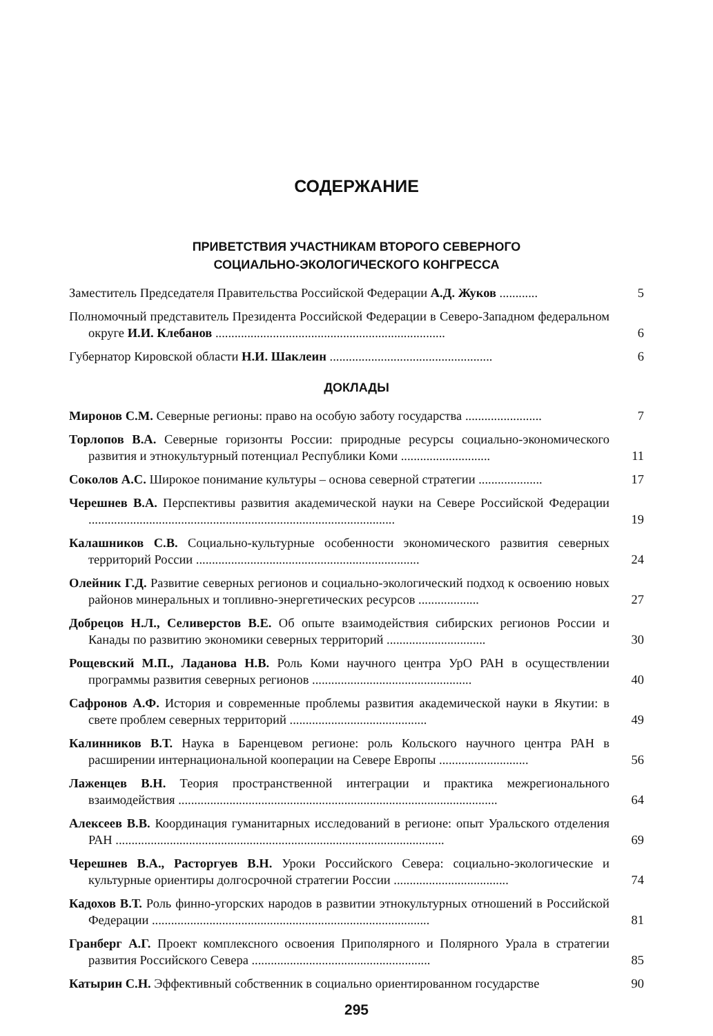СОДЕРЖАНИЕ
ПРИВЕТСТВИЯ УЧАСТНИКАМ ВТОРОГО СЕВЕРНОГО
СОЦИАЛЬНО-ЭКОЛОГИЧЕСКОГО КОНГРЕССА
Заместитель Председателя Правительства Российской Федерации А.Д. Жуков ............
5
Полномочный представитель Президента Российской Федерации в Северо-Западном федеральном округе И.И. Клебанов ........................................................................
6
Губернатор Кировской области Н.И. Шаклеин ...................................................
6
ДОКЛАДЫ
Миронов С.М. Северные регионы: право на особую заботу государства ........................
7
Торлопов В.А. Северные горизонты России: природные ресурсы социально-экономического развития и этнокультурный потенциал Республики Коми ............................
11
Соколов А.С. Широкое понимание культуры – основа северной стратегии ....................
17
Черешнев В.А. Перспективы развития академической науки на Севере Российской Федерации ................................................................................................
19
Калашников С.В. Социально-культурные особенности экономического развития северных территорий России ......................................................................
24
Олейник Г.Д. Развитие северных регионов и социально-экологический подход к освоению новых районов минеральных и топливно-энергетических ресурсов ...................
27
Добрецов Н.Л., Селиверстов В.Е. Об опыте взаимодействия сибирских регионов России и Канады по развитию экономики северных территорий ...............................
30
Рощевский М.П., Ладанова Н.В. Роль Коми научного центра УрО РАН в осуществлении программы развития северных регионов ..................................................
40
Сафронов А.Ф. История и современные проблемы развития академической науки в Якутии: в свете проблем северных территорий ...........................................
49
Калинников В.Т. Наука в Баренцевом регионе: роль Кольского научного центра РАН в расширении интернациональной кооперации на Севере Европы ............................
56
Лаженцев В.Н. Теория пространственной интеграции и практика межрегионального взаимодействия ....................................................................................................
64
Алексеев В.В. Координация гуманитарных исследований в регионе: опыт Уральского отделения РАН .......................................................................................................
69
Черешнев В.А., Расторгуев В.Н. Уроки Российского Севера: социально-экологические и культурные ориентиры долгосрочной стратегии России ....................................
74
Кадохов В.Т. Роль финно-угорских народов в развитии этнокультурных отношений в Российской Федерации .......................................................................................
81
Гранберг А.Г. Проект комплексного освоения Приполярного и Полярного Урала в стратегии развития Российского Севера ........................................................
85
Катырин С.Н. Эффективный собственник в социально ориентированном государстве
90
295